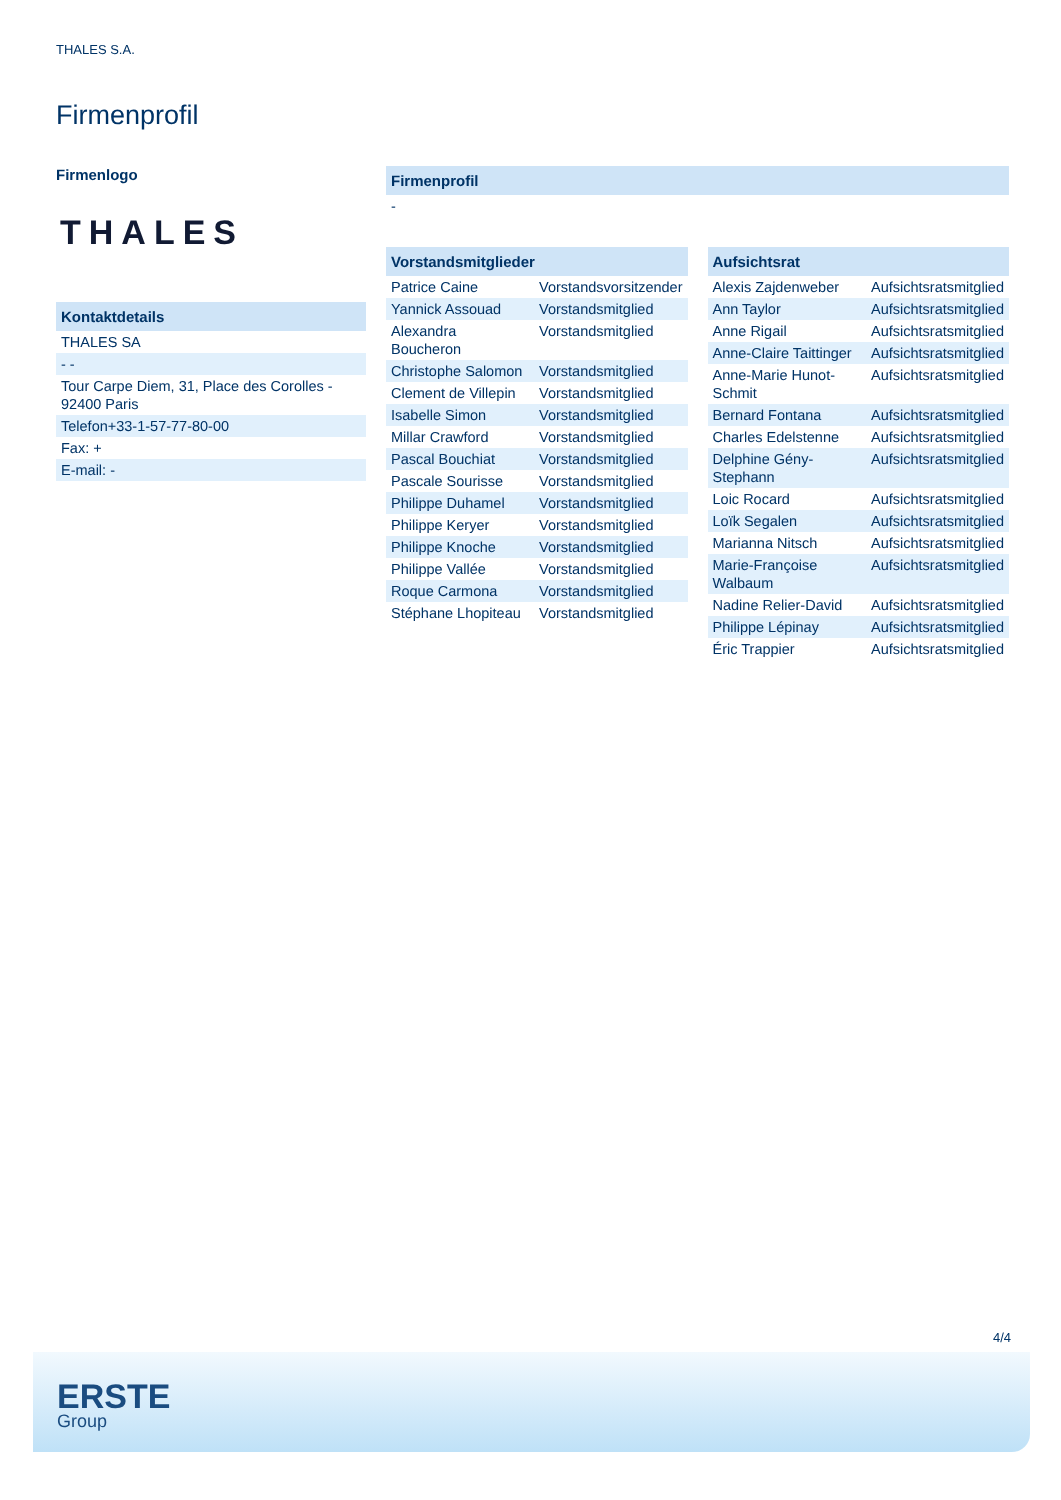THALES S.A.
Firmenprofil
Firmenlogo
THALES
| Kontaktdetails |
| --- |
| THALES SA |
| - - |
| Tour Carpe Diem, 31, Place des Corolles - 92400 Paris |
| Telefon+33-1-57-77-80-00 |
| Fax: + |
| E-mail: - |
| Firmenprofil |
| --- |
| - |
| Vorstandsmitglieder | |
| --- | --- |
| Patrice Caine | Vorstandsvorsitzender |
| Yannick Assouad | Vorstandsmitglied |
| Alexandra Boucheron | Vorstandsmitglied |
| Christophe Salomon | Vorstandsmitglied |
| Clement de Villepin | Vorstandsmitglied |
| Isabelle Simon | Vorstandsmitglied |
| Millar Crawford | Vorstandsmitglied |
| Pascal Bouchiat | Vorstandsmitglied |
| Pascale Sourisse | Vorstandsmitglied |
| Philippe Duhamel | Vorstandsmitglied |
| Philippe Keryer | Vorstandsmitglied |
| Philippe Knoche | Vorstandsmitglied |
| Philippe Vallée | Vorstandsmitglied |
| Roque Carmona | Vorstandsmitglied |
| Stéphane Lhopiteau | Vorstandsmitglied |
| Aufsichtsrat | |
| --- | --- |
| Alexis Zajdenweber | Aufsichtsratsmitglied |
| Ann Taylor | Aufsichtsratsmitglied |
| Anne Rigail | Aufsichtsratsmitglied |
| Anne-Claire Taittinger | Aufsichtsratsmitglied |
| Anne-Marie Hunot-Schmit | Aufsichtsratsmitglied |
| Bernard Fontana | Aufsichtsratsmitglied |
| Charles Edelstenne | Aufsichtsratsmitglied |
| Delphine Gény-Stephann | Aufsichtsratsmitglied |
| Loic Rocard | Aufsichtsratsmitglied |
| Loïk Segalen | Aufsichtsratsmitglied |
| Marianna Nitsch | Aufsichtsratsmitglied |
| Marie-Françoise Walbaum | Aufsichtsratsmitglied |
| Nadine Relier-David | Aufsichtsratsmitglied |
| Philippe Lépinay | Aufsichtsratsmitglied |
| Éric Trappier | Aufsichtsratsmitglied |
4/4
ERSTE
Group